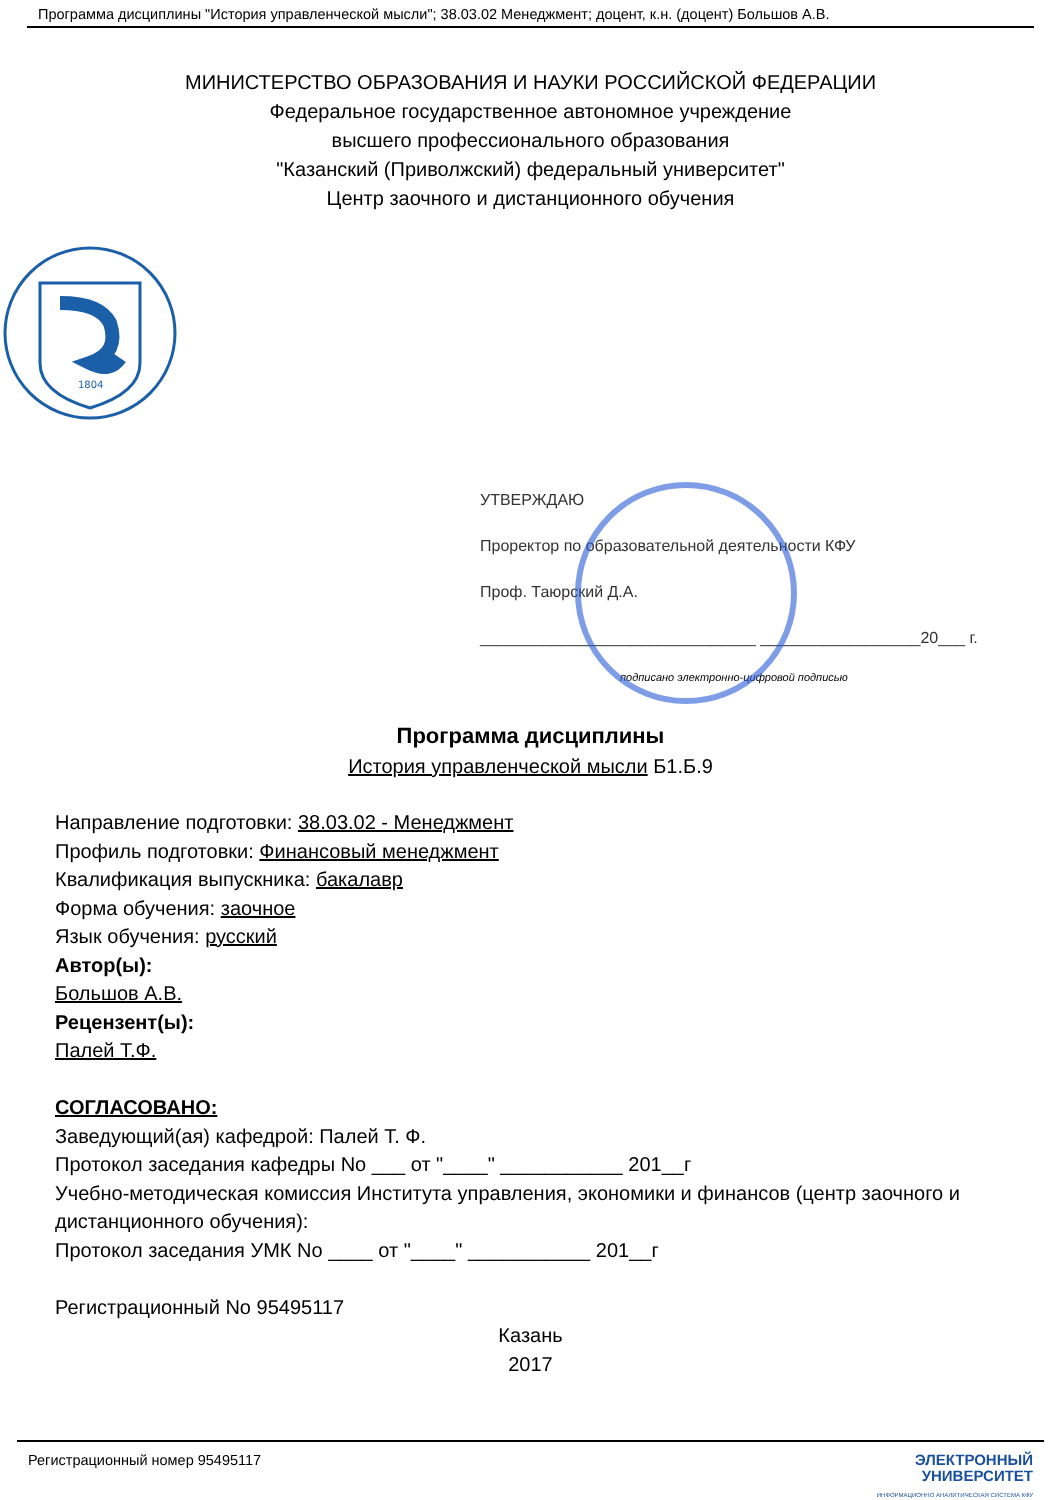Программа дисциплины "История управленческой мысли"; 38.03.02 Менеджмент; доцент, к.н. (доцент) Большов А.В.
МИНИСТЕРСТВО ОБРАЗОВАНИЯ И НАУКИ РОССИЙСКОЙ ФЕДЕРАЦИИ
Федеральное государственное автономное учреждение
высшего профессионального образования
"Казанский (Приволжский) федеральный университет"
Центр заочного и дистанционного обучения
1804
УТВЕРЖДАЮ
Проректор по образовательной деятельности КФУ
Проф. Таюрский Д.А.
_______________________________ __________________20___ г.
подписано электронно-цифровой подписью
Программа дисциплины
История управленческой мысли Б1.Б.9
Направление подготовки: 38.03.02 - Менеджмент
Профиль подготовки: Финансовый менеджмент
Квалификация выпускника: бакалавр
Форма обучения: заочное
Язык обучения: русский
Автор(ы):
Большов А.В.
Рецензент(ы):
Палей Т.Ф.
СОГЛАСОВАНО:
Заведующий(ая) кафедрой: Палей Т. Ф.
Протокол заседания кафедры No ___ от "____" ___________ 201__г
Учебно-методическая комиссия Института управления, экономики и финансов (центр заочного и дистанционного обучения):
Протокол заседания УМК No ____ от "____" ___________ 201__г
Регистрационный No 95495117
Казань
2017
Регистрационный номер 95495117 ЭЛЕКТРОННЫЙ
УНИВЕРСИТЕТ
ИНФОРМАЦИОННО АНАЛИТИЧЕСКАЯ СИСТЕМА КФУ